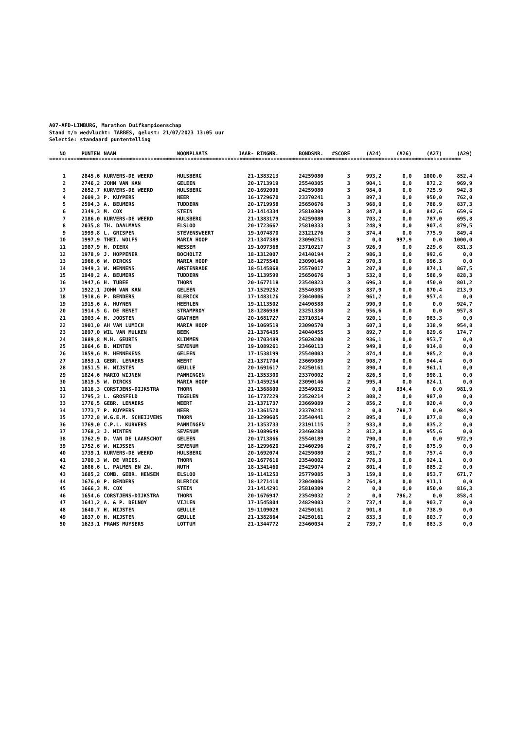A07-AFD-LIMBURG, Marathon Duifkampioenschap
Stand t/m wedvlucht: TARBES, gelost: 21/07/2023 13:05 uur
Selectie: standaard puntentelling
| NO | PUNTEN | NAAM | WOONPLAATS | JAAR- RINGNR. | BONDSNR. | #SCORE | (A24) | (A26) | (A27) | (A29) |
| --- | --- | --- | --- | --- | --- | --- | --- | --- | --- | --- |
**************************************************************************************************************************************
| 1 | 2845,6 | KURVERS-DE WEERD | HULSBERG | 21-1383213 | 24259080 | 3 | 993,2 | 0,0 | 1000,0 | 852,4 |
| 2 | 2746,2 | JOHN VAN KAN | GELEEN | 20-1713919 | 25540305 | 3 | 904,1 | 0,0 | 872,2 | 969,9 |
| 3 | 2652,7 | KURVERS-DE WEERD | HULSBERG | 20-1692096 | 24259080 | 3 | 984,0 | 0,0 | 725,9 | 942,8 |
| 4 | 2609,3 | P. KUYPERS | NEER | 16-1729670 | 23370241 | 3 | 897,3 | 0,0 | 950,0 | 762,0 |
| 5 | 2594,3 | A. BEUMERS | TUDDERN | 20-1719958 | 25650676 | 3 | 968,0 | 0,0 | 788,9 | 837,3 |
| 6 | 2349,3 | M. COX | STEIN | 21-1414334 | 25810309 | 3 | 847,0 | 0,0 | 842,6 | 659,6 |
| 7 | 2186,0 | KURVERS-DE WEERD | HULSBERG | 21-1383179 | 24259080 | 3 | 703,2 | 0,0 | 787,0 | 695,8 |
| 8 | 2035,8 | TH. DAALMANS | ELSLOO | 20-1723667 | 25810333 | 3 | 248,9 | 0,0 | 907,4 | 879,5 |
| 9 | 1999,8 | L. GRISPEN | STEVENSWEERT | 19-1074870 | 23121276 | 3 | 374,4 | 0,0 | 775,9 | 849,4 |
| 10 | 1997,9 | THEI. WOLFS | MARIA HOOP | 21-1347389 | 23090251 | 2 | 0,0 | 997,9 | 0,0 | 1000,0 |
| 11 | 1987,9 | H. DIERX | WESSEM | 19-1097368 | 23710217 | 3 | 926,9 | 0,0 | 229,6 | 831,3 |
| 12 | 1978,9 | J. HOPPENER | BOCHOLTZ | 18-1312007 | 24140194 | 2 | 986,3 | 0,0 | 992,6 | 0,0 |
| 13 | 1966,6 | W. DIRCKS | MARIA HOOP | 18-1275546 | 23090146 | 2 | 970,3 | 0,0 | 996,3 | 0,0 |
| 14 | 1949,3 | W. MENNENS | AMSTENRADE | 18-5145868 | 25570017 | 3 | 207,8 | 0,0 | 874,1 | 867,5 |
| 15 | 1949,2 | A. BEUMERS | TUDDERN | 19-1139599 | 25650676 | 3 | 532,0 | 0,0 | 588,9 | 828,3 |
| 16 | 1947,6 | H. TUBEE | THORN | 20-1677118 | 23540823 | 3 | 696,3 | 0,0 | 450,0 | 801,2 |
| 17 | 1922,1 | JOHN VAN KAN | GELEEN | 17-1529252 | 25540305 | 3 | 837,9 | 0,0 | 870,4 | 213,9 |
| 18 | 1918,6 | P. BENDERS | BLERICK | 17-1483126 | 23040006 | 2 | 961,2 | 0,0 | 957,4 | 0,0 |
| 19 | 1915,6 | A. HUYNEN | HEERLEN | 19-1113502 | 24490588 | 2 | 990,9 | 0,0 | 0,0 | 924,7 |
| 20 | 1914,5 | G. DE RENET | STRAMPROY | 18-1286938 | 23251330 | 2 | 956,6 | 0,0 | 0,0 | 957,8 |
| 21 | 1903,4 | H. JOOSTEN | GRATHEM | 20-1681727 | 23710314 | 2 | 920,1 | 0,0 | 983,3 | 0,0 |
| 22 | 1901,0 | AH VAN LUMICH | MARIA HOOP | 19-1069519 | 23090570 | 3 | 607,3 | 0,0 | 338,9 | 954,8 |
| 23 | 1897,0 | WIL VAN MULKEN | BEEK | 21-1376435 | 24040455 | 3 | 892,7 | 0,0 | 829,6 | 174,7 |
| 24 | 1889,8 | M.H. GEURTS | KLIMMEN | 20-1703489 | 25020200 | 2 | 936,1 | 0,0 | 953,7 | 0,0 |
| 25 | 1864,6 | B. MINTEN | SEVENUM | 19-1089261 | 23460113 | 2 | 949,8 | 0,0 | 914,8 | 0,0 |
| 26 | 1859,6 | M. HENNEKENS | GELEEN | 17-1538199 | 25540003 | 2 | 874,4 | 0,0 | 985,2 | 0,0 |
| 27 | 1853,1 | GEBR. LENAERS | WEERT | 21-1371704 | 23669089 | 2 | 908,7 | 0,0 | 944,4 | 0,0 |
| 28 | 1851,5 | H. NIJSTEN | GEULLE | 20-1691617 | 24250161 | 2 | 890,4 | 0,0 | 961,1 | 0,0 |
| 29 | 1824,6 | MARIO WIJNEN | PANNINGEN | 21-1353300 | 23370002 | 2 | 826,5 | 0,0 | 998,1 | 0,0 |
| 30 | 1819,5 | W. DIRCKS | MARIA HOOP | 17-1459254 | 23090146 | 2 | 995,4 | 0,0 | 824,1 | 0,0 |
| 31 | 1816,3 | CORSTJENS-DIJKSTRA | THORN | 21-1368809 | 23549032 | 2 | 0,0 | 834,4 | 0,0 | 981,9 |
| 32 | 1795,3 | L. GROSFELD | TEGELEN | 16-1737229 | 23520214 | 2 | 808,2 | 0,0 | 987,0 | 0,0 |
| 33 | 1776,5 | GEBR. LENAERS | WEERT | 21-1371737 | 23669089 | 2 | 856,2 | 0,0 | 920,4 | 0,0 |
| 34 | 1773,7 | P. KUYPERS | NEER | 21-1361520 | 23370241 | 2 | 0,0 | 788,7 | 0,0 | 984,9 |
| 35 | 1772,8 | W.G.E.M. SCHEIJVENS | THORN | 18-1299605 | 23540441 | 2 | 895,0 | 0,0 | 877,8 | 0,0 |
| 36 | 1769,0 | C.P.L. KURVERS | PANNINGEN | 21-1353733 | 23191115 | 2 | 933,8 | 0,0 | 835,2 | 0,0 |
| 37 | 1768,3 | J. MINTEN | SEVENUM | 19-1089649 | 23460288 | 2 | 812,8 | 0,0 | 955,6 | 0,0 |
| 38 | 1762,9 | D. VAN DE LAARSCHOT | GELEEN | 20-1713866 | 25540189 | 2 | 790,0 | 0,0 | 0,0 | 972,9 |
| 39 | 1752,6 | W. NIJSSEN | SEVENUM | 18-1299620 | 23460296 | 2 | 876,7 | 0,0 | 875,9 | 0,0 |
| 40 | 1739,1 | KURVERS-DE WEERD | HULSBERG | 20-1692074 | 24259080 | 2 | 981,7 | 0,0 | 757,4 | 0,0 |
| 41 | 1700,3 | W. DE VRIES. | THORN | 20-1677616 | 23540002 | 2 | 776,3 | 0,0 | 924,1 | 0,0 |
| 42 | 1686,6 | L. PALMEN EN ZN. | NUTH | 18-1341460 | 25429074 | 2 | 801,4 | 0,0 | 885,2 | 0,0 |
| 43 | 1685,2 | COMB. GEBR. HENSEN | ELSLOO | 19-1141253 | 25779085 | 3 | 159,8 | 0,0 | 853,7 | 671,7 |
| 44 | 1676,0 | P. BENDERS | BLERICK | 18-1271410 | 23040006 | 2 | 764,8 | 0,0 | 911,1 | 0,0 |
| 45 | 1666,3 | M. COX | STEIN | 21-1414291 | 25810309 | 2 | 0,0 | 0,0 | 850,0 | 816,3 |
| 46 | 1654,6 | CORSTJENS-DIJKSTRA | THORN | 20-1676947 | 23549032 | 2 | 0,0 | 796,2 | 0,0 | 858,4 |
| 47 | 1641,2 | A. & P. DELNOY | VIJLEN | 17-1545804 | 24829003 | 2 | 737,4 | 0,0 | 903,7 | 0,0 |
| 48 | 1640,7 | H. NIJSTEN | GEULLE | 19-1109028 | 24250161 | 2 | 901,8 | 0,0 | 738,9 | 0,0 |
| 49 | 1637,0 | H. NIJSTEN | GEULLE | 21-1382864 | 24250161 | 2 | 833,3 | 0,0 | 803,7 | 0,0 |
| 50 | 1623,1 | FRANS MUYSERS | LOTTUM | 21-1344772 | 23460034 | 2 | 739,7 | 0,0 | 883,3 | 0,0 |